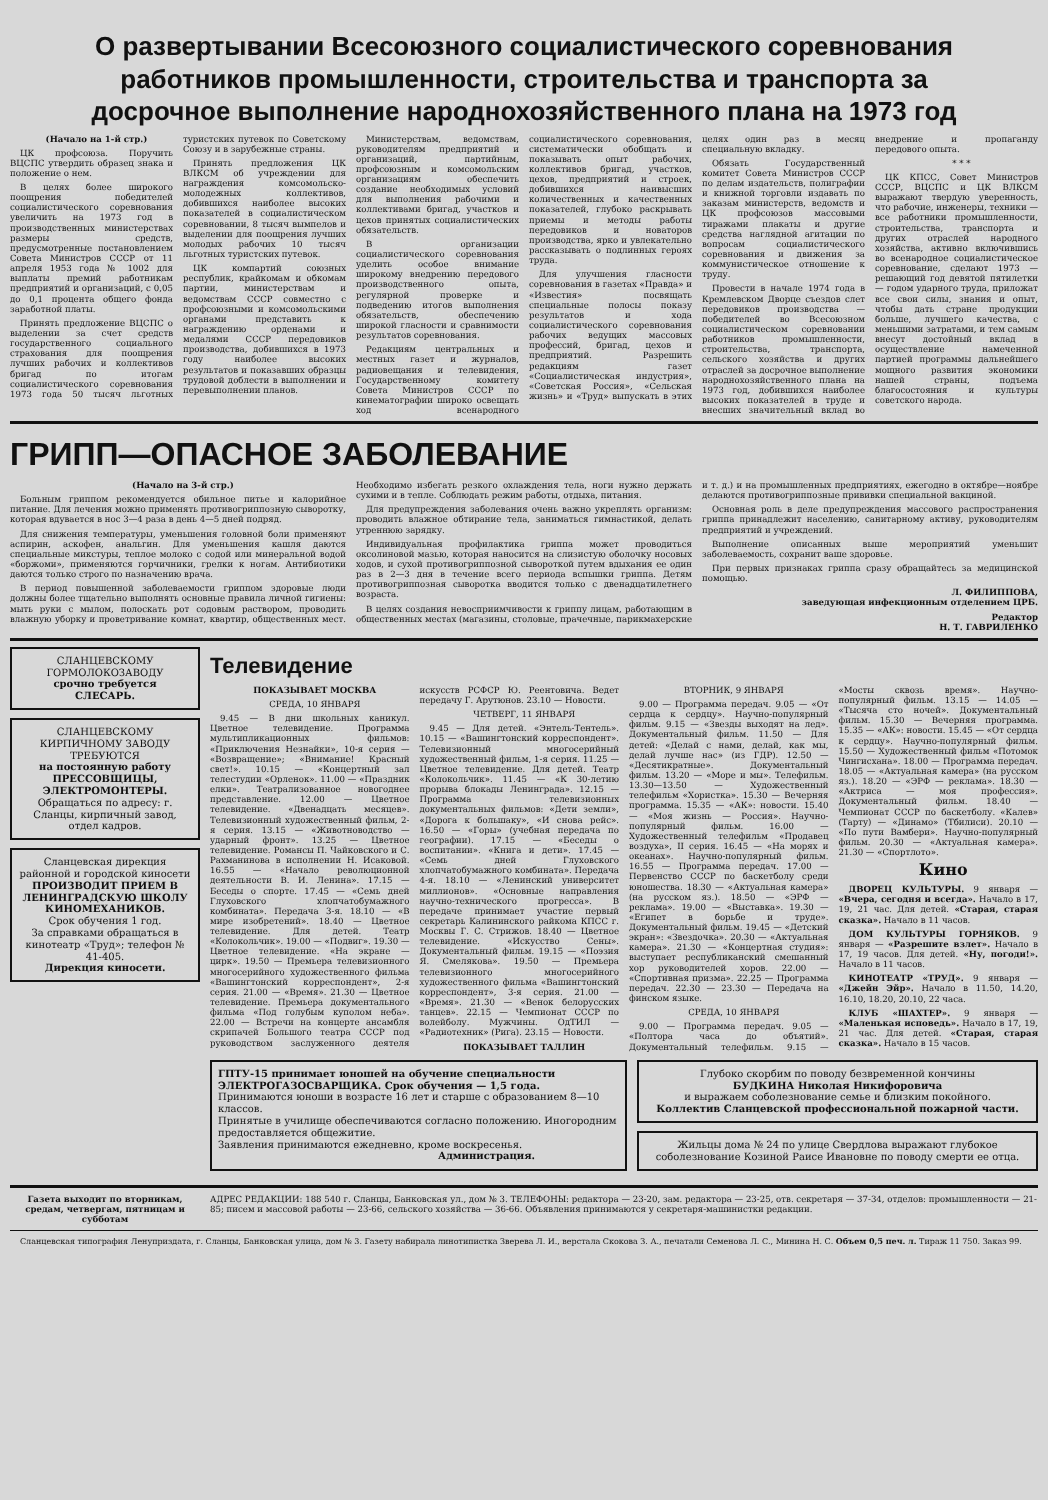О развертывании Всесоюзного социалистического соревнования работников промышленности, строительства и транспорта за досрочное выполнение народнохозяйственного плана на 1973 год
(Начало на 1-й стр.)
ЦК профсоюза. Поручить ВЦСПС утвердить образец знака и положение о нем.
В целях более широкого поощрения победителей социалистического соревнования увеличить на 1973 год в производственных министерствах размеры средств, предусмотренные постановлением Совета Министров СССР от 11 апреля 1953 года № 1002 для выплаты премий работникам предприятий и организаций, с 0,05 до 0,1 процента общего фонда заработной платы.
Принять предложение ВЦСПС о выделении за счет средств государственного социального страхования для поощрения лучших рабочих и коллективов бригад по итогам социалистического соревнования 1973 года 50 тысяч льготных туристских путевок по Советскому Союзу и в зарубежные страны.
Принять предложения ЦК ВЛКСМ об учреждении для награждения комсомольско-молодежных коллективов, добившихся наиболее высоких показателей в социалистическом соревновании, 8 тысяч вымпелов и выделении для поощрения лучших молодых рабочих 10 тысяч льготных туристских путевок.
ЦК компартий союзных республик, крайкомам и обкомам партии, министерствам и ведомствам СССР совместно с профсоюзными и комсомольскими органами представить к награждению орденами и медалями СССР передовиков производства, добившихся в 1973 году наиболее высоких результатов и показавших образцы трудовой доблести в выполнении и перевыполнении планов.
Министерствам, ведомствам, руководителям предприятий и организаций, партийным, профсоюзным и комсомольским организациям обеспечить создание необходимых условий для выполнения рабочими и коллективами бригад, участков и цехов принятых социалистических обязательств.
В организации социалистического соревнования уделить особое внимание широкому внедрению передового производственного опыта, регулярной проверке и подведению итогов выполнения обязательств, обеспечению широкой гласности и сравнимости результатов соревнования.
Редакциям центральных и местных газет и журналов, радиовещания и телевидения, Государственному комитету Совета Министров СССР по кинематографии широко освещать ход всенародного социалистического соревнования, систематически обобщать и показывать опыт рабочих, коллективов бригад, участков, цехов, предприятий и строек, добившихся наивысших количественных и качественных показателей, глубоко раскрывать приемы и методы работы передовиков и новаторов производства, ярко и увлекательно рассказывать о подлинных героях труда.
Для улучшения гласности соревнования в газетах «Правда» и «Известия» посвящать специальные полосы показу результатов и хода социалистического соревнования рабочих ведущих массовых профессий, бригад, цехов и предприятий. Разрешить редакциям газет «Социалистическая индустрия», «Советская Россия», «Сельская жизнь» и «Труд» выпускать в этих целях один раз в месяц специальную вкладку.
Обязать Государственный комитет Совета Министров СССР по делам издательств, полиграфии и книжной торговли издавать по заказам министерств, ведомств и ЦК профсоюзов массовыми тиражами плакаты и другие средства наглядной агитации по вопросам социалистического соревнования и движения за коммунистическое отношение к труду.
Провести в начале 1974 года в Кремлевском Дворце съездов слет передовиков производства — победителей во Всесоюзном социалистическом соревновании работников промышленности, строительства, транспорта, сельского хозяйства и других отраслей за досрочное выполнение народнохозяйственного плана на 1973 год, добившихся наиболее высоких показателей в труде и внесших значительный вклад во внедрение и пропаганду передового опыта.
* * *
ЦК КПСС, Совет Министров СССР, ВЦСПС и ЦК ВЛКСМ выражают твердую уверенность, что рабочие, инженеры, техники — все работники промышленности, строительства, транспорта и других отраслей народного хозяйства, активно включившись во всенародное социалистическое соревнование, сделают 1973 — решающий год девятой пятилетки — годом ударного труда, приложат все свои силы, знания и опыт, чтобы дать стране продукции больше, лучшего качества, с меньшими затратами, и тем самым внесут достойный вклад в осуществление намеченной партией программы дальнейшего мощного развития экономики нашей страны, подъема благосостояния и культуры советского народа.
ГРИПП—ОПАСНОЕ ЗАБОЛЕВАНИЕ
(Начало на 3-й стр.)
Больным гриппом рекомендуется обильное питье и калорийное питание. Для лечения можно применять противогриппозную сыворотку, которая вдувается в нос 3—4 раза в день 4—5 дней подряд.
Для снижения температуры, уменьшения головной боли применяют аспирин, аскофен, анальгин. Для уменьшения кашля даются специальные микстуры, теплое молоко с содой или минеральной водой «боржоми», применяются горчичники, грелки к ногам. Антибиотики даются только строго по назначению врача.
В период повышенной заболеваемости гриппом здоровые люди должны более тщательно выполнять основные правила личной гигиены: мыть руки с мылом, полоскать рот содовым раствором, проводить влажную уборку и проветривание комнат, квартир, общественных мест. Необходимо избегать резкого охлаждения тела, ноги нужно держать сухими и в тепле. Соблюдать режим работы, отдыха, питания.
Для предупреждения заболевания очень важно укреплять организм: проводить влажное обтирание тела, заниматься гимнастикой, делать утреннюю зарядку.
Индивидуальная профилактика гриппа может проводиться оксолиновой мазью, которая наносится на слизистую оболочку носовых ходов, и сухой противогриппозной сывороткой путем вдыхания ее один раз в 2—3 дня в течение всего периода вспышки гриппа. Детям противогриппозная сыворотка вводится только с двенадцатилетнего возраста.
В целях создания невосприимчивости к гриппу лицам, работающим в общественных местах (магазины, столовые, прачечные, парикмахерские и т. д.) и на промышленных предприятиях, ежегодно в октябре—ноябре делаются противогриппозные прививки специальной вакциной.
Основная роль в деле предупреждения массового распространения гриппа принадлежит населению, санитарному активу, руководителям предприятий и учреждений.
Выполнение описанных выше мероприятий уменьшит заболеваемость, сохранит ваше здоровье.
При первых признаках гриппа сразу обращайтесь за медицинской помощью.
Л. ФИЛИППОВА,
заведующая инфекционным отделением ЦРБ.
Редактор
Н. Т. ГАВРИЛЕНКО
СЛАНЦЕВСКОМУ ГОРМОЛОКОЗАВОДУ
срочно требуется
СЛЕСАРЬ.
СЛАНЦЕВСКОМУ КИРПИЧНОМУ ЗАВОДУ
ТРЕБУЮТСЯ
на постоянную работу ПРЕССОВЩИЦЫ, ЭЛЕКТРОМОНТЕРЫ.
Обращаться по адресу: г. Сланцы, кирпичный завод, отдел кадров.
Сланцевская дирекция районной и городской киносети
ПРОИЗВОДИТ ПРИЕМ В ЛЕНИНГРАДСКУЮ ШКОЛУ КИНОМЕХАНИКОВ.
Срок обучения 1 год.
За справками обращаться в кинотеатр «Труд»; телефон № 41-405.
Дирекция киносети.
Телевидение
ПОКАЗЫВАЕТ МОСКВА
СРЕДА, 10 ЯНВАРЯ
9.45 — В дни школьных каникул. Цветное телевидение. Программа мультипликационных фильмов: «Приключения Незнайки», 10-я серия — «Возвращение»; «Внимание! Красный свет!». 10.15 — «Концертный зал телестудии «Орленок». 11.00 — «Праздник елки». Театрализованное новогоднее представление. 12.00 — Цветное телевидение. «Двенадцать месяцев». Телевизионный художественный фильм, 2-я серия. 13.15 — «Животноводство — ударный фронт». 13.25 — Цветное телевидение. Романсы П. Чайковского и С. Рахманинова в исполнении Н. Исаковой. 16.55 — «Начало революционной деятельности В. И. Ленина». 17.15 — Беседы о спорте. 17.45 — «Семь дней Глуховского хлопчатобумажного комбината». Передача 3-я. 18.10 — «В мире изобретений». 18.40 — Цветное телевидение. Для детей. Театр «Колокольчик». 19.00 — «Подвиг». 19.30 — Цветное телевидение. «На экране — цирк». 19.50 — Премьера телевизионного многосерийного художественного фильма «Вашингтонский корреспондент», 2-я серия. 21.00 — «Время». 21.30 — Цветное телевидение. Премьера документального фильма «Под голубым куполом неба». 22.00 — Встречи на концерте ансамбля скрипачей Большого театра СССР под руководством заслуженного деятеля искусств РСФСР Ю. Реентовича. Ведет передачу Г. Арутюнов. 23.10 — Новости.
ЧЕТВЕРГ, 11 ЯНВАРЯ
9.45 — Для детей. «Энтель-Тентель». 10.15 — «Вашингтонский корреспондент». Телевизионный многосерийный художественный фильм, 1-я серия. 11.25 — Цветное телевидение. Для детей. Театр «Колокольчик». 11.45 — «К 30-летию прорыва блокады Ленинграда». 12.15 — Программа телевизионных документальных фильмов: «Дети земли», «Дорога к большаку», «И снова рейс». 16.50 — «Горы» (учебная передача по географии). 17.15 — «Беседы о воспитании». «Книга и дети». 17.45 — «Семь дней Глуховского хлопчатобумажного комбината». Передача 4-я. 18.10 — «Ленинский университет миллионов». «Основные направления научно-технического прогресса». В передаче принимает участие первый секретарь Калининского райкома КПСС г. Москвы Г. С. Стрижов. 18.40 — Цветное телевидение. «Искусство Сены». Документальный фильм. 19.15 — «Поэзия Я. Смелякова». 19.50 — Премьера телевизионного многосерийного художественного фильма «Вашингтонский корреспондент», 3-я серия. 21.00 — «Время». 21.30 — «Венок белорусских танцев». 22.15 — Чемпионат СССР по волейболу. Мужчины. ОдТИЛ — «Радиотехник» (Рига). 23.15 — Новости.
ПОКАЗЫВАЕТ ТАЛЛИН
ВТОРНИК, 9 ЯНВАРЯ
9.00 — Программа передач. 9.05 — «От сердца к сердцу». Научно-популярный фильм. 9.15 — «Звезды выходят на лед». Документальный фильм. 11.50 — Для детей: «Делай с нами, делай, как мы, делай лучше нас» (из ГДР). 12.50 — «Десятикратные». Документальный фильм. 13.20 — «Море и мы». Телефильм. 13.30—13.50 — Художественный телефильм «Хористка». 15.30 — Вечерняя программа. 15.35 — «АК»: новости. 15.40 — «Моя жизнь — Россия». Научно-популярный фильм. 16.00 — Художественный телефильм «Продавец воздуха», II серия. 16.45 — «На морях и океанах». Научно-популярный фильм. 16.55 — Программа передач. 17.00 — Первенство СССР по баскетболу среди юношества. 18.30 — «Актуальная камера» (на русском яз.). 18.50 — «ЭРФ — реклама». 19.00 — «Выставка». 19.30 — «Египет в борьбе и труде». Документальный фильм. 19.45 — «Детский экран»: «Звездочка». 20.30 — «Актуальная камера». 21.30 — «Концертная студия»: выступает республиканский смешанный хор руководителей хоров. 22.00 — «Спортивная призма». 22.25 — Программа передач. 22.30 — 23.30 — Передача на финском языке.
СРЕДА, 10 ЯНВАРЯ
9.00 — Программа передач. 9.05 — «Полтора часа до объятий». Документальный телефильм. 9.15 — «Мосты сквозь время». Научно-популярный фильм. 13.15 — 14.05 — «Тысяча сто ночей». Документальный фильм. 15.30 — Вечерняя программа. 15.35 — «АК»: новости. 15.45 — «От сердца к сердцу». Научно-популярный фильм. 15.50 — Художественный фильм «Потомок Чингисхана». 18.00 — Программа передач. 18.05 — «Актуальная камера» (на русском яз.). 18.20 — «ЭРФ — реклама». 18.30 — «Актриса — моя профессия». Документальный фильм. 18.40 — Чемпионат СССР по баскетболу. «Калев» (Тарту) — «Динамо» (Тбилиси). 20.10 — «По пути Вамбери». Научно-популярный фильм. 20.30 — «Актуальная камера». 21.30 — «Спортлото».
Кино
ДВОРЕЦ КУЛЬТУРЫ. 9 января — «Вчера, сегодня и всегда». Начало в 17, 19, 21 час. Для детей. «Старая, старая сказка». Начало в 11 часов.
ДОМ КУЛЬТУРЫ ГОРНЯКОВ. 9 января — «Разрешите взлет». Начало в 17, 19 часов. Для детей. «Ну, погоди!». Начало в 11 часов.
КИНОТЕАТР «ТРУД». 9 января — «Джейн Эйр». Начало в 11.50, 14.20, 16.10, 18.20, 20.10, 22 часа.
КЛУБ «ШАХТЕР». 9 января — «Маленькая исповедь». Начало в 17, 19, 21 час. Для детей. «Старая, старая сказка». Начало в 15 часов.
ГПТУ-15 принимает юношей на обучение специальности ЭЛЕКТРОГАЗОСВАРЩИКА. Срок обучения — 1,5 года.
Принимаются юноши в возрасте 16 лет и старше с образованием 8—10 классов.
Принятые в училище обеспечиваются согласно положению. Иногородним предоставляется общежитие.
Заявления принимаются ежедневно, кроме воскресенья.
Администрация.
Глубоко скорбим по поводу безвременной кончины
БУДКИНА Николая Никифоровича
и выражаем соболезнование семье и близким покойного.
Коллектив Сланцевской профессиональной пожарной части.
Жильцы дома № 24 по улице Свердлова выражают глубокое соболезнование Козиной Раисе Ивановне по поводу смерти ее отца.
Газета выходит по вторникам, средам, четвергам, пятницам и субботам
АДРЕС РЕДАКЦИИ: 188 540 г. Сланцы, Банковская ул., дом № 3. ТЕЛЕФОНЫ: редактора — 23-20, зам. редактора — 23-25, отв. секретаря — 37-34, отделов: промышленности — 21-85; писем и массовой работы — 23-66, сельского хозяйства — 36-66. Объявления принимаются у секретаря-машинистки редакции.
Сланцевская типография Ленуприздата, г. Сланцы, Банковская улица, дом № 3. Газету набирала линотипистка Зверева Л. И., верстала Скокова З. А., печатали Семенова Л. С., Минина Н. С. Объем 0,5 печ. л. Тираж 11 750. Заказ 99.